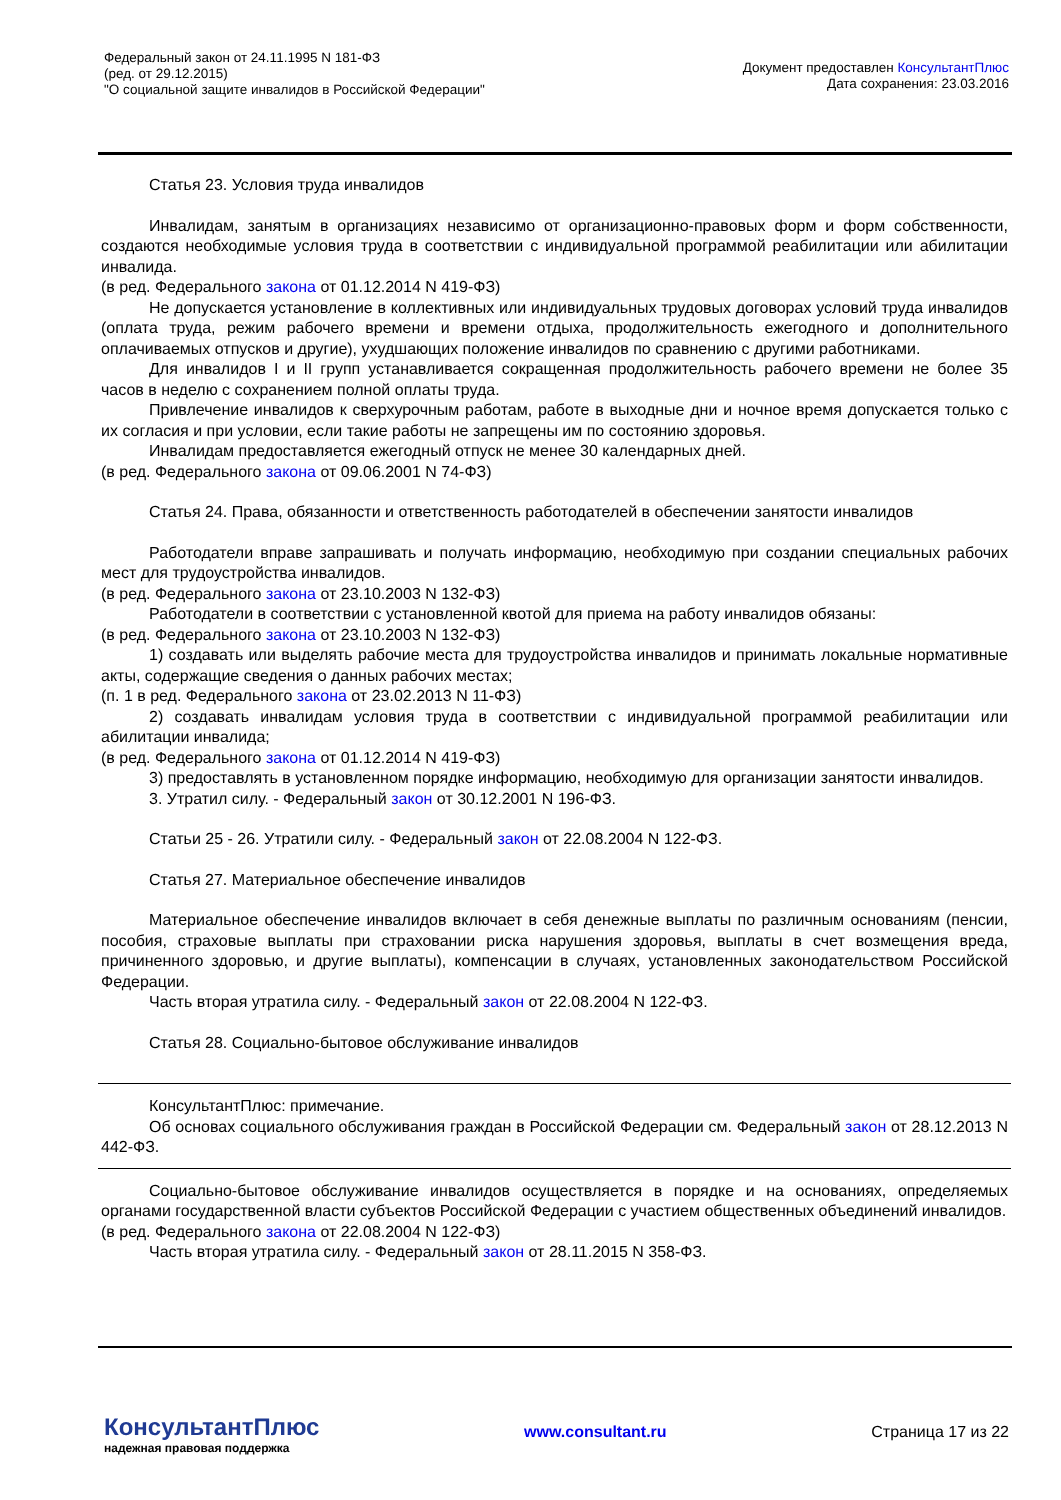Федеральный закон от 24.11.1995 N 181-ФЗ
(ред. от 29.12.2015)
"О социальной защите инвалидов в Российской Федерации"
Документ предоставлен КонсультантПлюс
Дата сохранения: 23.03.2016
Статья 23. Условия труда инвалидов
Инвалидам, занятым в организациях независимо от организационно-правовых форм и форм собственности, создаются необходимые условия труда в соответствии с индивидуальной программой реабилитации или абилитации инвалида.
(в ред. Федерального закона от 01.12.2014 N 419-ФЗ)
Не допускается установление в коллективных или индивидуальных трудовых договорах условий труда инвалидов (оплата труда, режим рабочего времени и времени отдыха, продолжительность ежегодного и дополнительного оплачиваемых отпусков и другие), ухудшающих положение инвалидов по сравнению с другими работниками.
Для инвалидов I и II групп устанавливается сокращенная продолжительность рабочего времени не более 35 часов в неделю с сохранением полной оплаты труда.
Привлечение инвалидов к сверхурочным работам, работе в выходные дни и ночное время допускается только с их согласия и при условии, если такие работы не запрещены им по состоянию здоровья.
Инвалидам предоставляется ежегодный отпуск не менее 30 календарных дней.
(в ред. Федерального закона от 09.06.2001 N 74-ФЗ)
Статья 24. Права, обязанности и ответственность работодателей в обеспечении занятости инвалидов
Работодатели вправе запрашивать и получать информацию, необходимую при создании специальных рабочих мест для трудоустройства инвалидов.
(в ред. Федерального закона от 23.10.2003 N 132-ФЗ)
Работодатели в соответствии с установленной квотой для приема на работу инвалидов обязаны:
(в ред. Федерального закона от 23.10.2003 N 132-ФЗ)
1) создавать или выделять рабочие места для трудоустройства инвалидов и принимать локальные нормативные акты, содержащие сведения о данных рабочих местах;
(п. 1 в ред. Федерального закона от 23.02.2013 N 11-ФЗ)
2) создавать инвалидам условия труда в соответствии с индивидуальной программой реабилитации или абилитации инвалида;
(в ред. Федерального закона от 01.12.2014 N 419-ФЗ)
3) предоставлять в установленном порядке информацию, необходимую для организации занятости инвалидов.
3. Утратил силу. - Федеральный закон от 30.12.2001 N 196-ФЗ.
Статьи 25 - 26. Утратили силу. - Федеральный закон от 22.08.2004 N 122-ФЗ.
Статья 27. Материальное обеспечение инвалидов
Материальное обеспечение инвалидов включает в себя денежные выплаты по различным основаниям (пенсии, пособия, страховые выплаты при страховании риска нарушения здоровья, выплаты в счет возмещения вреда, причиненного здоровью, и другие выплаты), компенсации в случаях, установленных законодательством Российской Федерации.
Часть вторая утратила силу. - Федеральный закон от 22.08.2004 N 122-ФЗ.
Статья 28. Социально-бытовое обслуживание инвалидов
КонсультантПлюс: примечание.
Об основах социального обслуживания граждан в Российской Федерации см. Федеральный закон от 28.12.2013 N 442-ФЗ.
Социально-бытовое обслуживание инвалидов осуществляется в порядке и на основаниях, определяемых органами государственной власти субъектов Российской Федерации с участием общественных объединений инвалидов.
(в ред. Федерального закона от 22.08.2004 N 122-ФЗ)
Часть вторая утратила силу. - Федеральный закон от 28.11.2015 N 358-ФЗ.
КонсультантПлюс
надежная правовая поддержка
www.consultant.ru Страница 17 из 22